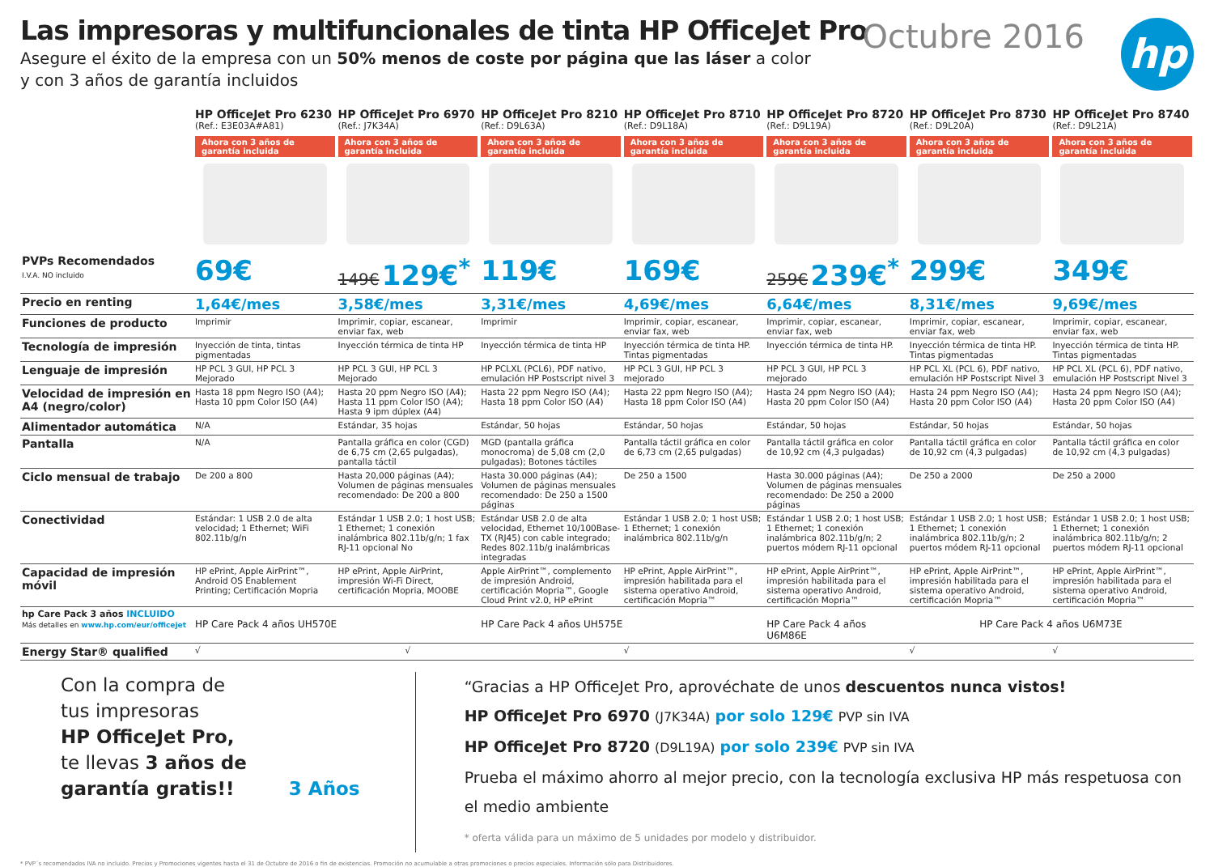Las impresoras y multifuncionales de tinta HP OfficeJet Pro
Asegure el éxito de la empresa con un 50% menos de coste por página que las láser a color
y con 3 años de garantía incluidos
Octubre 2016 hp
| | HP OfficeJet Pro 6230 (Ref.: E3E03A#A81) Ahora con 3 años de garantía incluida | HP OfficeJet Pro 6970 (Ref.: J7K34A) Ahora con 3 años de garantía incluida | HP OfficeJet Pro 8210 (Ref.: D9L63A) Ahora con 3 años de garantía incluida | HP OfficeJet Pro 8710 (Ref.: D9L18A) Ahora con 3 años de garantía incluida | HP OfficeJet Pro 8720 (Ref.: D9L19A) Ahora con 3 años de garantía incluida | HP OfficeJet Pro 8730 (Ref.: D9L20A) Ahora con 3 años de garantía incluida | HP OfficeJet Pro 8740 (Ref.: D9L21A) Ahora con 3 años de garantía incluida |
| --- | --- | --- | --- | --- | --- | --- | --- |
| PVPs Recomendados I.V.A. NO incluido | 69€ | 149€ 129€<sup>*</sup> | 119€ | 169€ | 259€ 239€<sup>*</sup> | 299€ | 349€ |
| Precio en renting | 1,64€/mes | 3,58€/mes | 3,31€/mes | 4,69€/mes | 6,64€/mes | 8,31€/mes | 9,69€/mes |
| Funciones de producto | Imprimir | Imprimir, copiar, escanear, enviar fax, web | Imprimir | Imprimir, copiar, escanear, enviar fax, web | Imprimir, copiar, escanear, enviar fax, web | Imprimir, copiar, escanear, enviar fax, web | Imprimir, copiar, escanear, enviar fax, web |
| Tecnología de impresión | Inyección de tinta, tintas pigmentadas | Inyección térmica de tinta HP | Inyección térmica de tinta HP | Inyección térmica de tinta HP. Tintas pigmentadas | Inyección térmica de tinta HP. | Inyección térmica de tinta HP. Tintas pigmentadas | Inyección térmica de tinta HP. Tintas pigmentadas |
| Lenguaje de impresión | HP PCL 3 GUI, HP PCL 3 Mejorado | HP PCL 3 GUI, HP PCL 3 Mejorado | HP PCLXL (PCL6), PDF nativo, emulación HP Postscript nivel 3 | HP PCL 3 GUI, HP PCL 3 mejorado | HP PCL 3 GUI, HP PCL 3 mejorado | HP PCL XL (PCL 6), PDF nativo, emulación HP Postscript Nivel 3 | HP PCL XL (PCL 6), PDF nativo, emulación HP Postscript Nivel 3 |
| Velocidad de impresión en A4 (negro/color) | Hasta 18 ppm Negro ISO (A4); Hasta 10 ppm Color ISO (A4) | Hasta 20 ppm Negro ISO (A4); Hasta 11 ppm Color ISO (A4); Hasta 9 ipm dúplex (A4) | Hasta 22 ppm Negro ISO (A4); Hasta 18 ppm Color ISO (A4) | Hasta 22 ppm Negro ISO (A4); Hasta 18 ppm Color ISO (A4) | Hasta 24 ppm Negro ISO (A4); Hasta 20 ppm Color ISO (A4) | Hasta 24 ppm Negro ISO (A4); Hasta 20 ppm Color ISO (A4) | Hasta 24 ppm Negro ISO (A4); Hasta 20 ppm Color ISO (A4) |
| Alimentador automática | N/A | Estándar, 35 hojas | Estándar, 50 hojas | Estándar, 50 hojas | Estándar, 50 hojas | Estándar, 50 hojas | Estándar, 50 hojas |
| Pantalla | N/A | Pantalla gráfica en color (CGD) de 6,75 cm (2,65 pulgadas), pantalla táctil | MGD (pantalla gráfica monocroma) de 5,08 cm (2,0 pulgadas); Botones táctiles | Pantalla táctil gráfica en color de 6,73 cm (2,65 pulgadas) | Pantalla táctil gráfica en color de 10,92 cm (4,3 pulgadas) | Pantalla táctil gráfica en color de 10,92 cm (4,3 pulgadas) | Pantalla táctil gráfica en color de 10,92 cm (4,3 pulgadas) |
| Ciclo mensual de trabajo | De 200 a 800 | Hasta 20,000 páginas (A4); Volumen de páginas mensuales recomendado: De 200 a 800 | Hasta 30.000 páginas (A4); Volumen de páginas mensuales recomendado: De 250 a 1500 páginas | De 250 a 1500 | Hasta 30.000 páginas (A4); Volumen de páginas mensuales recomendado: De 250 a 2000 páginas | De 250 a 2000 | De 250 a 2000 |
| Conectividad | Estándar: 1 USB 2.0 de alta velocidad; 1 Ethernet; WiFi 802.11b/g/n | Estándar 1 USB 2.0; 1 host USB; 1 Ethernet; 1 conexión inalámbrica 802.11b/g/n; 1 fax RJ-11 opcional No | Estándar USB 2.0 de alta velocidad, Ethernet 10/100Base-TX (RJ45) con cable integrado; Redes 802.11b/g inalámbricas integradas | Estándar 1 USB 2.0; 1 host USB; 1 Ethernet; 1 conexión inalámbrica 802.11b/g/n | Estándar 1 USB 2.0; 1 host USB; 1 Ethernet; 1 conexión inalámbrica 802.11b/g/n; 2 puertos módem RJ-11 opcional | Estándar 1 USB 2.0; 1 host USB; 1 Ethernet; 1 conexión inalámbrica 802.11b/g/n; 2 puertos módem RJ-11 opcional | Estándar 1 USB 2.0; 1 host USB; 1 Ethernet; 1 conexión inalámbrica 802.11b/g/n; 2 puertos módem RJ-11 opcional |
| Capacidad de impresión móvil | HP ePrint, Apple AirPrint™, Android OS Enablement Printing; Certificación Mopria | HP ePrint, Apple AirPrint, impresión Wi-Fi Direct, certificación Mopria, MOOBE | Apple AirPrint™, complemento de impresión Android, certificación Mopria™, Google Cloud Print v2.0, HP ePrint | HP ePrint, Apple AirPrint™, impresión habilitada para el sistema operativo Android, certificación Mopria™ | HP ePrint, Apple AirPrint™, impresión habilitada para el sistema operativo Android, certificación Mopria™ | HP ePrint, Apple AirPrint™, impresión habilitada para el sistema operativo Android, certificación Mopria™ | HP ePrint, Apple AirPrint™, impresión habilitada para el sistema operativo Android, certificación Mopria™ |
| hp Care Pack 3 años INCLUIDO Más detalles en www.hp.com/eur/officejet | HP Care Pack 4 años UH570E | | HP Care Pack 4 años UH575E | | HP Care Pack 4 años U6M86E | HP Care Pack 4 años U6M73E | |
| Energy Star® qualified | √ | √ | | √ | | √ | √ |
Con la compra de
tus impresoras
HP OfficeJet Pro,
te llevas 3 años de
garantía gratis!! 3 Años
“Gracias a HP OfficeJet Pro, aprovéchate de unos descuentos nunca vistos!
HP OfficeJet Pro 6970 (J7K34A) por solo 129€ PVP sin IVA
HP OfficeJet Pro 8720 (D9L19A) por solo 239€ PVP sin IVA
Prueba el máximo ahorro al mejor precio, con la tecnología exclusiva HP más respetuosa con el medio ambiente
* oferta válida para un máximo de 5 unidades por modelo y distribuidor.
* PVP´s recomendados IVA no incluido. Precios y Promociones vigentes hasta el 31 de Octubre de 2016 o fin de existencias. Promoción no acumulable a otras promociones o precios especiales. Información sólo para Distribuidores.